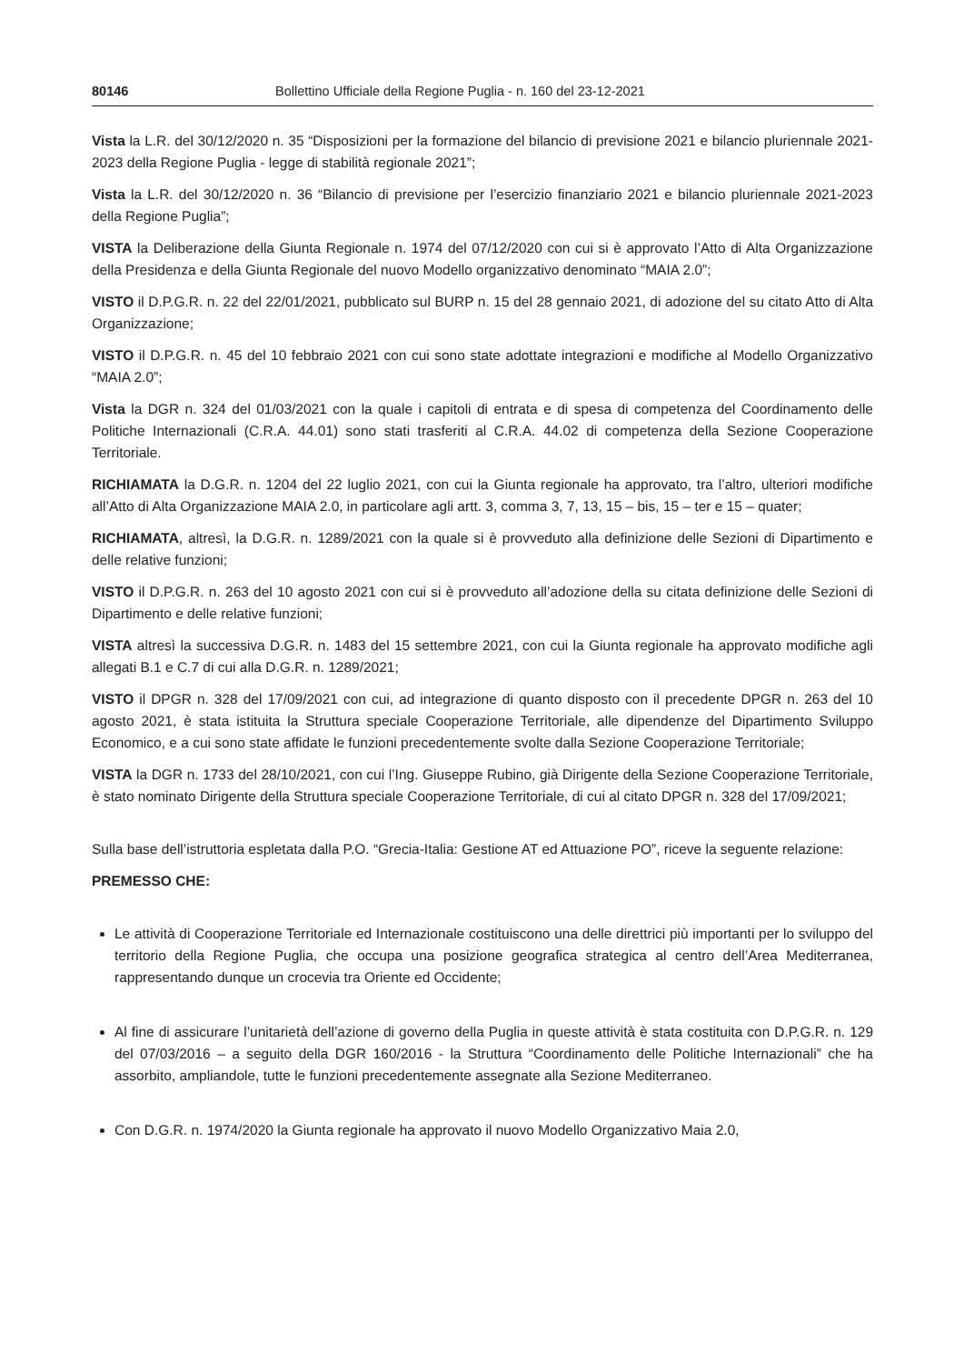80146 Bollettino Ufficiale della Regione Puglia - n. 160 del 23-12-2021
Vista la L.R. del 30/12/2020 n. 35 “Disposizioni per la formazione del bilancio di previsione 2021 e bilancio pluriennale 2021-2023 della Regione Puglia - legge di stabilità regionale 2021”;
Vista la L.R. del 30/12/2020 n. 36 “Bilancio di previsione per l’esercizio finanziario 2021 e bilancio pluriennale 2021-2023 della Regione Puglia”;
VISTA la Deliberazione della Giunta Regionale n. 1974 del 07/12/2020 con cui si è approvato l’Atto di Alta Organizzazione della Presidenza e della Giunta Regionale del nuovo Modello organizzativo denominato “MAIA 2.0”;
VISTO il D.P.G.R. n. 22 del 22/01/2021, pubblicato sul BURP n. 15 del 28 gennaio 2021, di adozione del su citato Atto di Alta Organizzazione;
VISTO il D.P.G.R. n. 45 del 10 febbraio 2021 con cui sono state adottate integrazioni e modifiche al Modello Organizzativo “MAIA 2.0”;
Vista la DGR n. 324 del 01/03/2021 con la quale i capitoli di entrata e di spesa di competenza del Coordinamento delle Politiche Internazionali (C.R.A. 44.01) sono stati trasferiti al C.R.A. 44.02 di competenza della Sezione Cooperazione Territoriale.
RICHIAMATA la D.G.R. n. 1204 del 22 luglio 2021, con cui la Giunta regionale ha approvato, tra l’altro, ulteriori modifiche all’Atto di Alta Organizzazione MAIA 2.0, in particolare agli artt. 3, comma 3, 7, 13, 15 – bis, 15 – ter e 15 – quater;
RICHIAMATA, altresì, la D.G.R. n. 1289/2021 con la quale si è provveduto alla definizione delle Sezioni di Dipartimento e delle relative funzioni;
VISTO il D.P.G.R. n. 263 del 10 agosto 2021 con cui si è provveduto all’adozione della su citata definizione delle Sezioni di Dipartimento e delle relative funzioni;
VISTA altresì la successiva D.G.R. n. 1483 del 15 settembre 2021, con cui la Giunta regionale ha approvato modifiche agli allegati B.1 e C.7 di cui alla D.G.R. n. 1289/2021;
VISTO il DPGR n. 328 del 17/09/2021 con cui, ad integrazione di quanto disposto con il precedente DPGR n. 263 del 10 agosto 2021, è stata istituita la Struttura speciale Cooperazione Territoriale, alle dipendenze del Dipartimento Sviluppo Economico, e a cui sono state affidate le funzioni precedentemente svolte dalla Sezione Cooperazione Territoriale;
VISTA la DGR n. 1733 del 28/10/2021, con cui l’Ing. Giuseppe Rubino, già Dirigente della Sezione Cooperazione Territoriale, è stato nominato Dirigente della Struttura speciale Cooperazione Territoriale, di cui al citato DPGR n. 328 del 17/09/2021;
Sulla base dell’istruttoria espletata dalla P.O. “Grecia-Italia: Gestione AT ed Attuazione PO”, riceve la seguente relazione:
PREMESSO CHE:
Le attività di Cooperazione Territoriale ed Internazionale costituiscono una delle direttrici più importanti per lo sviluppo del territorio della Regione Puglia, che occupa una posizione geografica strategica al centro dell’Area Mediterranea, rappresentando dunque un crocevia tra Oriente ed Occidente;
Al fine di assicurare l’unitarietà dell’azione di governo della Puglia in queste attività è stata costituita con D.P.G.R. n. 129 del 07/03/2016 – a seguito della DGR 160/2016 - la Struttura “Coordinamento delle Politiche Internazionali” che ha assorbito, ampliandole, tutte le funzioni precedentemente assegnate alla Sezione Mediterraneo.
Con D.G.R. n. 1974/2020 la Giunta regionale ha approvato il nuovo Modello Organizzativo Maia 2.0,